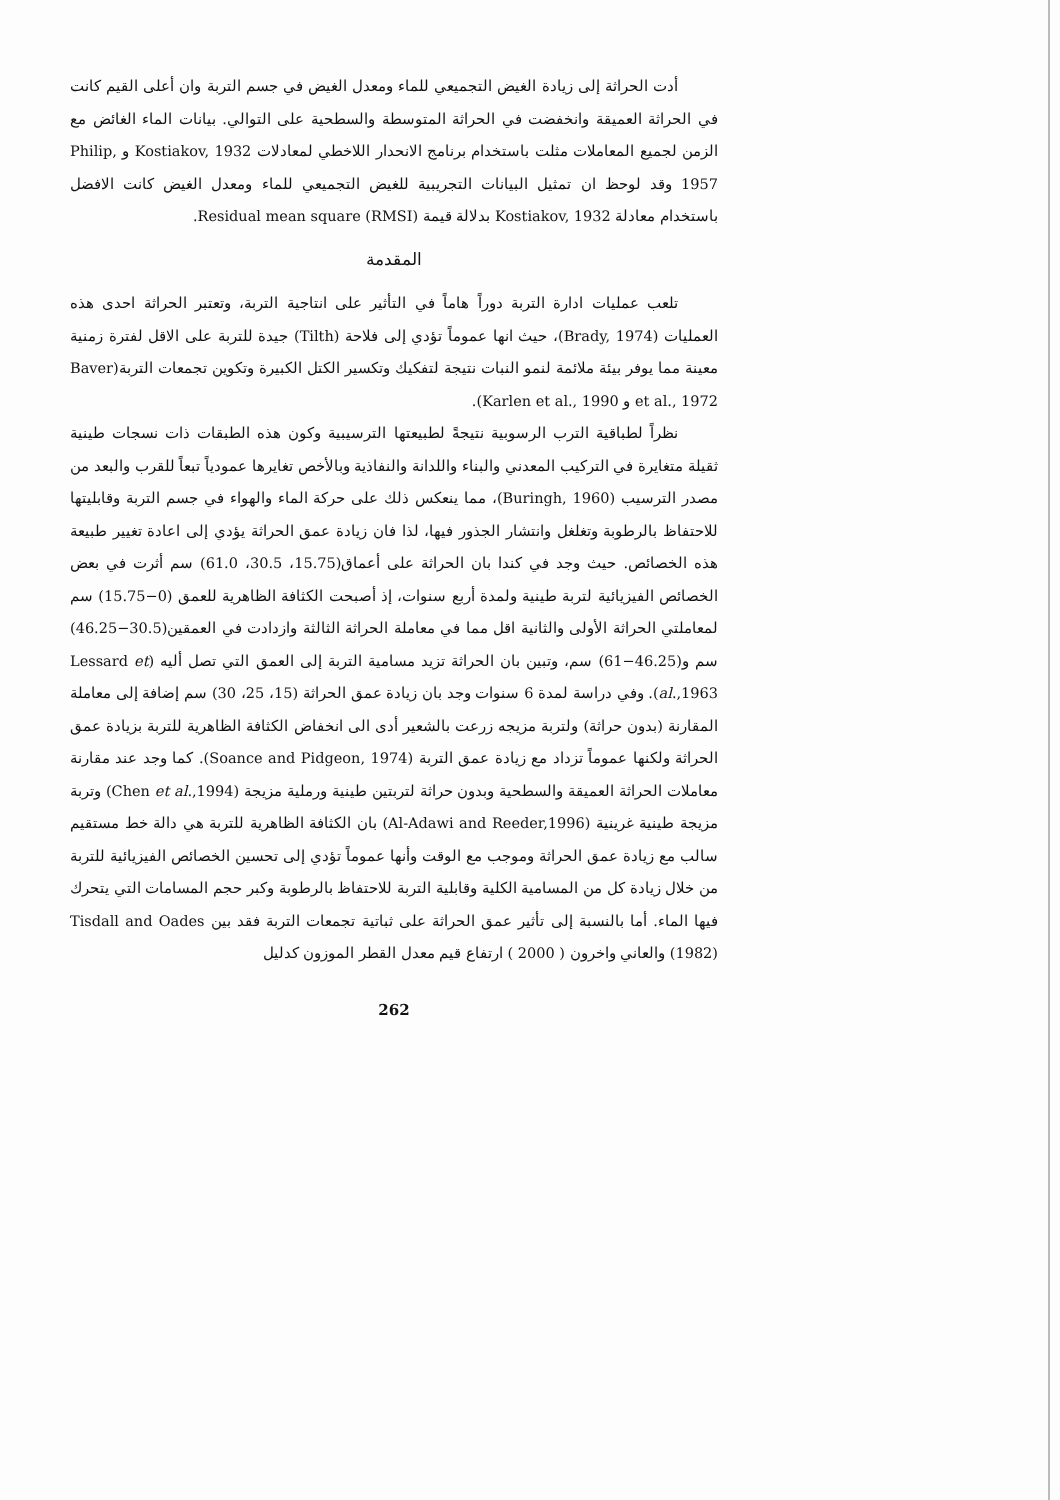أدت الحراثة إلى زيادة الغيض التجميعي للماء ومعدل الغيض في جسم التربة وان أعلى القيم كانت في الحراثة العميقة وانخفضت في الحراثة المتوسطة والسطحية على التوالي. بيانات الماء الغائض مع الزمن لجميع المعاملات مثلت باستخدام برنامج الانحدار اللاخطي لمعادلات Kostiakov, 1932 و Philip, 1957 وقد لوحظ ان تمثيل البيانات التجريبية للغيض التجميعي للماء ومعدل الغيض كانت الافضل باستخدام معادلة Kostiakov, 1932 بدلالة قيمة Residual mean square (RMSI).
المقدمة
تلعب عمليات ادارة التربة دوراً هاماً في التأثير على انتاجية التربة، وتعتبر الحراثة احدى هذه العمليات (Brady, 1974)، حيث انها عموماً تؤدي إلى فلاحة (Tilth) جيدة للتربة على الاقل لفترة زمنية معينة مما يوفر بيئة ملائمة لنمو النبات نتيجة لتفكيك وتكسير الكتل الكبيرة وتكوين تجمعات التربة(Baver et al., 1972 و Karlen et al., 1990).
نظراً لطباقية الترب الرسوبية نتيجةً لطبيعتها الترسيبية وكون هذه الطبقات ذات نسجات طينية ثقيلة متغايرة في التركيب المعدني والبناء واللدانة والنفاذية وبالأخص تغايرها عمودياً تبعاً للقرب والبعد من مصدر الترسيب (Buringh, 1960)، مما ينعكس ذلك على حركة الماء والهواء في جسم التربة وقابليتها للاحتفاظ بالرطوبة وتغلغل وانتشار الجذور فيها، لذا فان زيادة عمق الحراثة يؤدي إلى اعادة تغيير طبيعة هذه الخصائص. حيث وجد في كندا بان الحراثة على أعماق(15.75، 30.5، 61.0) سم أثرت في بعض الخصائص الفيزيائية لتربة طينية ولمدة أربع سنوات، إذ أصبحت الكثافة الظاهرية للعمق (0−15.75) سم لمعاملتي الحراثة الأولى والثانية اقل مما في معاملة الحراثة الثالثة وازدادت في العمقين(30.5−46.25) سم و(46.25−61) سم، وتبين بان الحراثة تزيد مسامية التربة إلى العمق التي تصل أليه (Lessard et al.,1963). وفي دراسة لمدة 6 سنوات وجد بان زيادة عمق الحراثة (15، 25، 30) سم إضافة إلى معاملة المقارنة (بدون حراثة) ولتربة مزيجه زرعت بالشعير أدى الى انخفاض الكثافة الظاهرية للتربة بزيادة عمق الحراثة ولكنها عموماً تزداد مع زيادة عمق التربة (Soance and Pidgeon, 1974). كما وجد عند مقارنة معاملات الحراثة العميقة والسطحية وبدون حراثة لتربتين طينية ورملية مزيجة (Chen et al.,1994) وتربة مزيجة طينية غرينية (Al-Adawi and Reeder,1996) بان الكثافة الظاهرية للتربة هي دالة خط مستقيم سالب مع زيادة عمق الحراثة وموجب مع الوقت وأنها عموماً تؤدي إلى تحسين الخصائص الفيزيائية للتربة من خلال زيادة كل من المسامية الكلية وقابلية التربة للاحتفاظ بالرطوبة وكبر حجم المسامات التي يتحرك فيها الماء. أما بالنسبة إلى تأثير عمق الحراثة على ثباتية تجمعات التربة فقد بين Tisdall and Oades (1982) والعاني واخرون ( 2000 ) ارتفاع قيم معدل القطر الموزون كدليل
262